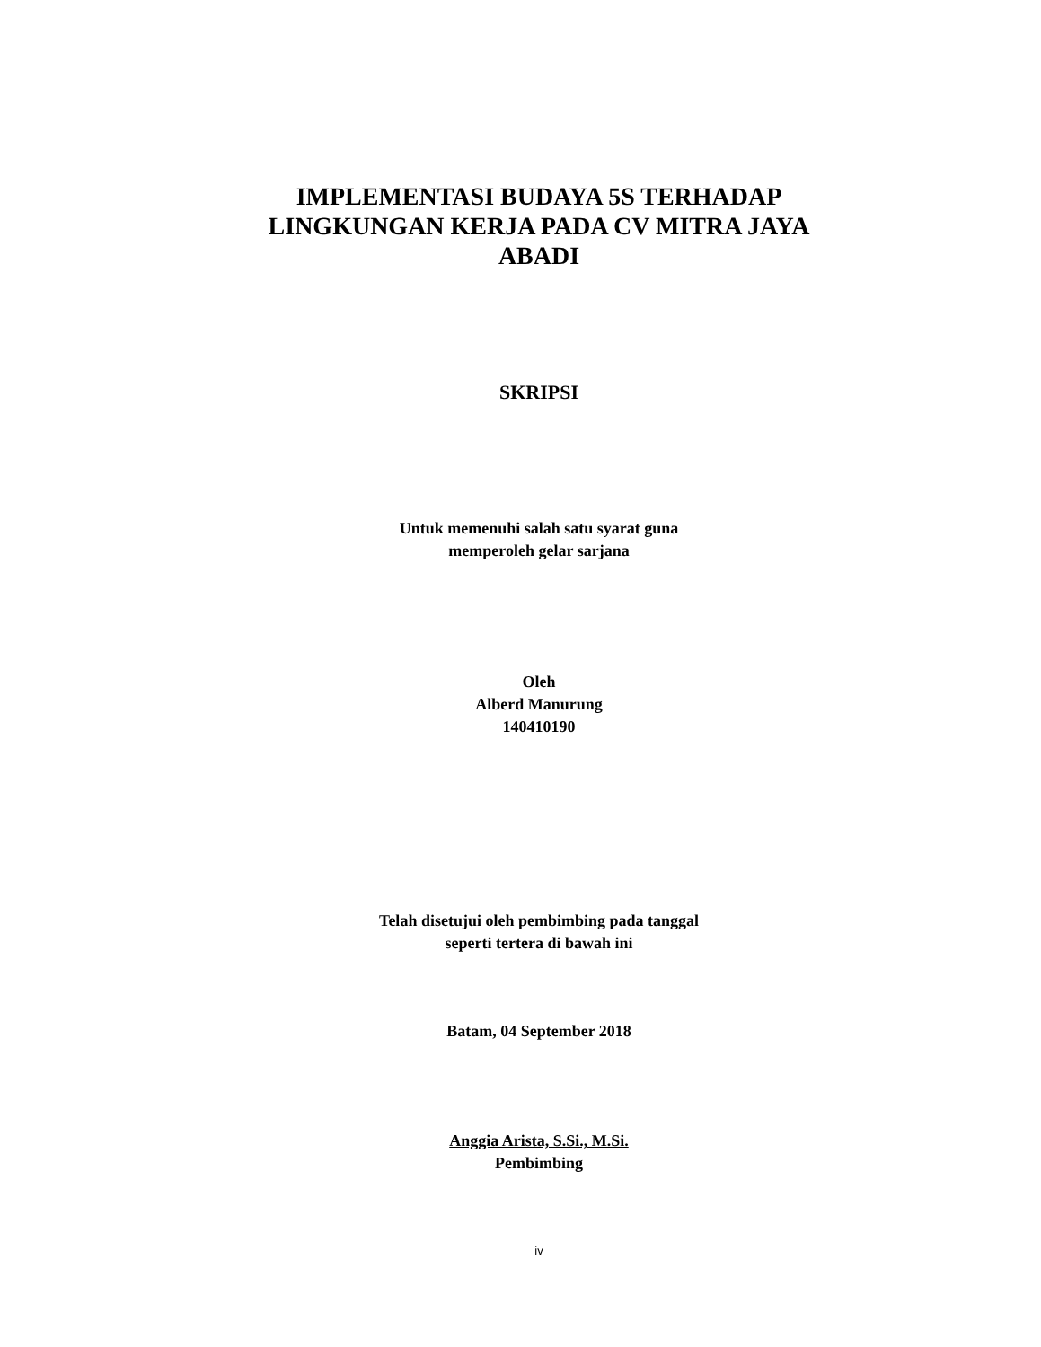IMPLEMENTASI BUDAYA 5S TERHADAP
LINGKUNGAN KERJA PADA CV MITRA JAYA
ABADI
SKRIPSI
Untuk memenuhi salah satu syarat guna
memperoleh gelar sarjana
Oleh
Alberd Manurung
140410190
Telah disetujui oleh pembimbing pada tanggal
seperti tertera di bawah ini
Batam, 04 September 2018
Anggia Arista, S.Si., M.Si.
Pembimbing
iv